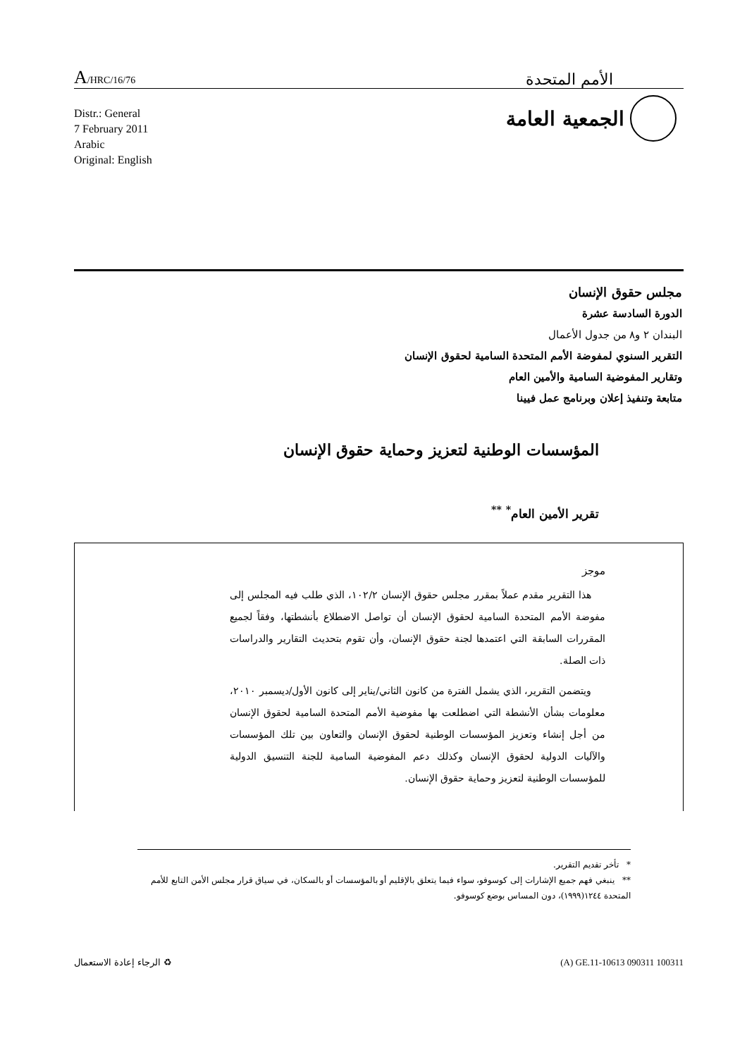A/HRC/16/76
الأمم المتحدة
الجمعية العامة
Distr.: General
7 February 2011
Arabic
Original: English
مجلس حقوق الإنسان
الدورة السادسة عشرة
البندان ٢ و٨ من جدول الأعمال
التقرير السنوي لمفوضة الأمم المتحدة السامية لحقوق الإنسان
وتقارير المفوضية السامية والأمين العام
متابعة وتنفيذ إعلان وبرنامج عمل فيينا
المؤسسات الوطنية لتعزيز وحماية حقوق الإنسان
تقرير الأمين العام<sup>*</sup> <sup>**</sup>
موجز
هذا التقرير مقدم عملاً بمقرر مجلس حقوق الإنسان ١٠٢/٢، الذي طلب فيه المجلس إلى مفوضة الأمم المتحدة السامية لحقوق الإنسان أن تواصل الاضطلاع بأنشطتها، وفقاً لجميع المقررات السابقة التي اعتمدها لجنة حقوق الإنسان، وأن تقوم بتحديث التقارير والدراسات ذات الصلة.
ويتضمن التقرير، الذي يشمل الفترة من كانون الثاني/يناير إلى كانون الأول/ديسمبر ٢٠١٠، معلومات بشأن الأنشطة التي اضطلعت بها مفوضية الأمم المتحدة السامية لحقوق الإنسان من أجل إنشاء وتعزيز المؤسسات الوطنية لحقوق الإنسان والتعاون بين تلك المؤسسات والآليات الدولية لحقوق الإنسان وكذلك دعم المفوضية السامية للجنة التنسيق الدولية للمؤسسات الوطنية لتعزيز وحماية حقوق الإنسان.
* تأخر تقديم التقرير.
** ينبغي فهم جميع الإشارات إلى كوسوفو، سواء فيما يتعلق بالإقليم أو بالمؤسسات أو بالسكان، في سياق قرار مجلس الأمن التابع للأمم المتحدة ١٢٤٤(١٩٩٩)، دون المساس بوضع كوسوفو.
الرجاء إعادة الاستعمال ♻ (A) GE.11-10613 090311 100311